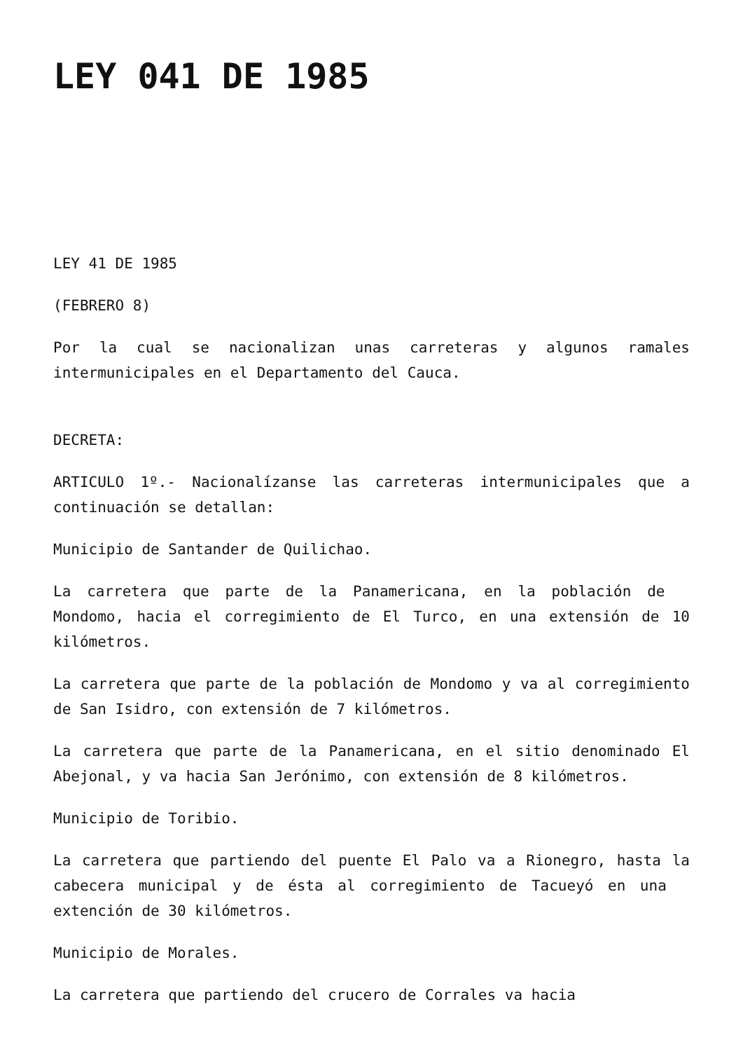LEY 041 DE 1985
LEY 41 DE 1985
(FEBRERO 8)
Por la cual se nacionalizan unas carreteras y algunos ramales intermunicipales en el Departamento del Cauca.
DECRETA:
ARTICULO 1º.- Nacionalízanse las carreteras intermunicipales que a continuación se detallan:
Municipio de Santander de Quilichao.
La carretera que parte de la Panamericana, en la población de Mondomo, hacia el corregimiento de El Turco, en una extensión de 10 kilómetros.
La carretera que parte de la población de Mondomo y va al corregimiento de San Isidro, con extensión de 7 kilómetros.
La carretera que parte de la Panamericana, en el sitio denominado El Abejonal, y va hacia San Jerónimo, con extensión de 8 kilómetros.
Municipio de Toribio.
La carretera que partiendo del puente El Palo va a Rionegro, hasta la cabecera municipal y de ésta al corregimiento de Tacueyó en una extención de 30 kilómetros.
Municipio de Morales.
La carretera que partiendo del crucero de Corrales va hacia